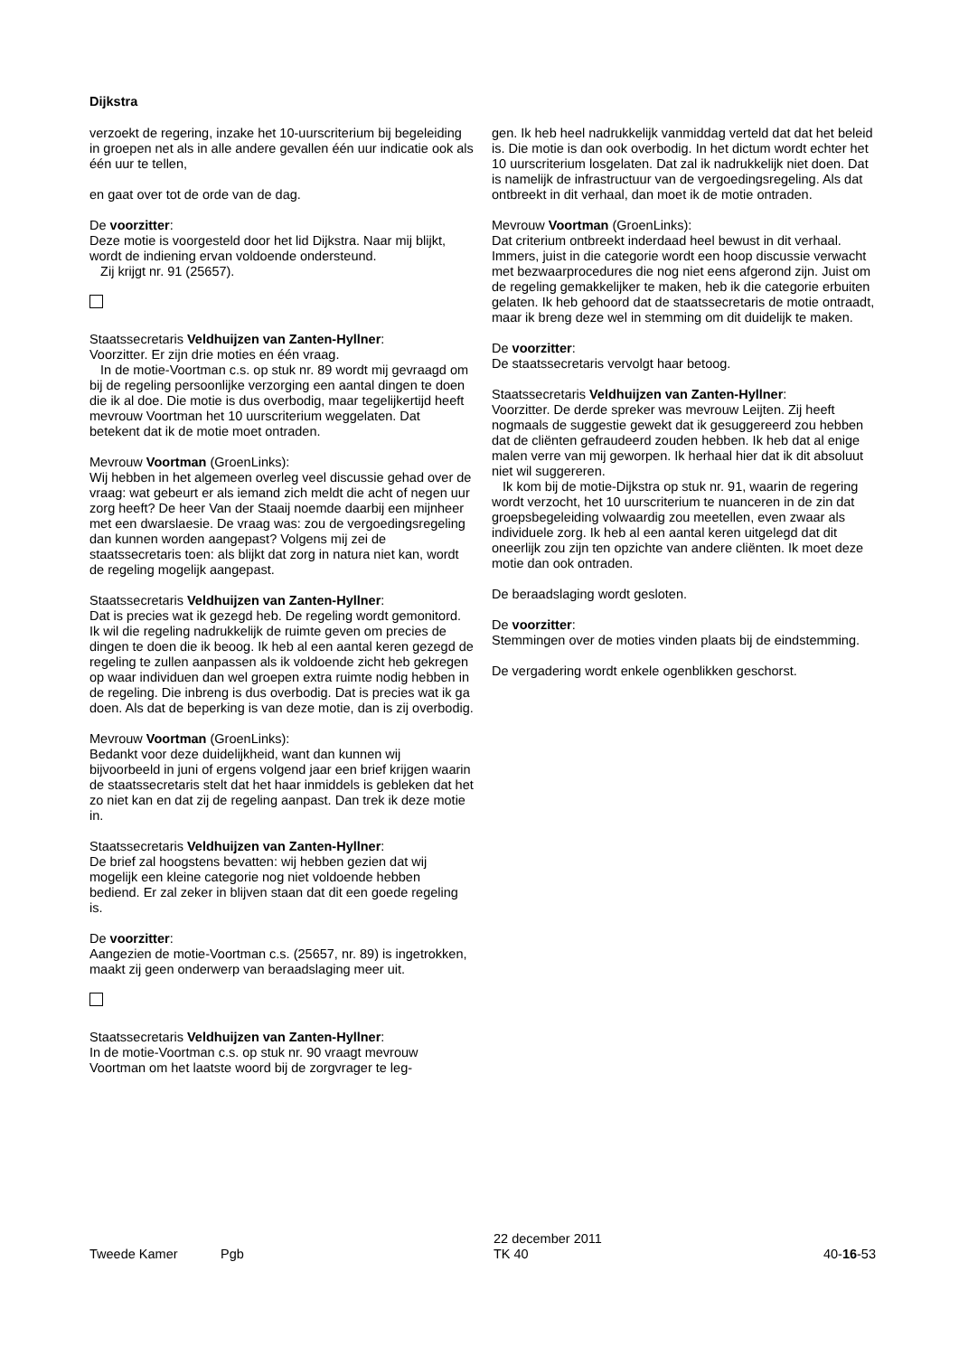Dijkstra
verzoekt de regering, inzake het 10-uurscriterium bij begeleiding in groepen net als in alle andere gevallen één uur indicatie ook als één uur te tellen,
en gaat over tot de orde van de dag.
De voorzitter:
Deze motie is voorgesteld door het lid Dijkstra. Naar mij blijkt, wordt de indiening ervan voldoende ondersteund.
Zij krijgt nr. 91 (25657).
Staatssecretaris Veldhuijzen van Zanten-Hyllner:
Voorzitter. Er zijn drie moties en één vraag.
In de motie-Voortman c.s. op stuk nr. 89 wordt mij gevraagd om bij de regeling persoonlijke verzorging een aantal dingen te doen die ik al doe. Die motie is dus overbodig, maar tegelijkertijd heeft mevrouw Voortman het 10 uurscriterium weggelaten. Dat betekent dat ik de motie moet ontraden.
Mevrouw Voortman (GroenLinks):
Wij hebben in het algemeen overleg veel discussie gehad over de vraag: wat gebeurt er als iemand zich meldt die acht of negen uur zorg heeft? De heer Van der Staaij noemde daarbij een mijnheer met een dwarslaesie. De vraag was: zou de vergoedingsregeling dan kunnen worden aangepast? Volgens mij zei de staatssecretaris toen: als blijkt dat zorg in natura niet kan, wordt de regeling mogelijk aangepast.
Staatssecretaris Veldhuijzen van Zanten-Hyllner:
Dat is precies wat ik gezegd heb. De regeling wordt gemonitord. Ik wil die regeling nadrukkelijk de ruimte geven om precies de dingen te doen die ik beoog. Ik heb al een aantal keren gezegd de regeling te zullen aanpassen als ik voldoende zicht heb gekregen op waar individuen dan wel groepen extra ruimte nodig hebben in de regeling. Die inbreng is dus overbodig. Dat is precies wat ik ga doen. Als dat de beperking is van deze motie, dan is zij overbodig.
Mevrouw Voortman (GroenLinks):
Bedankt voor deze duidelijkheid, want dan kunnen wij bijvoorbeeld in juni of ergens volgend jaar een brief krijgen waarin de staatssecretaris stelt dat het haar inmiddels is gebleken dat het zo niet kan en dat zij de regeling aanpast. Dan trek ik deze motie in.
Staatssecretaris Veldhuijzen van Zanten-Hyllner:
De brief zal hoogstens bevatten: wij hebben gezien dat wij mogelijk een kleine categorie nog niet voldoende hebben bediend. Er zal zeker in blijven staan dat dit een goede regeling is.
De voorzitter:
Aangezien de motie-Voortman c.s. (25657, nr. 89) is ingetrokken, maakt zij geen onderwerp van beraadslaging meer uit.
Staatssecretaris Veldhuijzen van Zanten-Hyllner:
In de motie-Voortman c.s. op stuk nr. 90 vraagt mevrouw Voortman om het laatste woord bij de zorgvrager te leg-
gen. Ik heb heel nadrukkelijk vanmiddag verteld dat dat het beleid is. Die motie is dan ook overbodig. In het dictum wordt echter het 10 uurscriterium losgelaten. Dat zal ik nadrukkelijk niet doen. Dat is namelijk de infrastructuur van de vergoedingsregeling. Als dat ontbreekt in dit verhaal, dan moet ik de motie ontraden.
Mevrouw Voortman (GroenLinks):
Dat criterium ontbreekt inderdaad heel bewust in dit verhaal. Immers, juist in die categorie wordt een hoop discussie verwacht met bezwaarprocedures die nog niet eens afgerond zijn. Juist om de regeling gemakkelijker te maken, heb ik die categorie erbuiten gelaten. Ik heb gehoord dat de staatssecretaris de motie ontraadt, maar ik breng deze wel in stemming om dit duidelijk te maken.
De voorzitter:
De staatssecretaris vervolgt haar betoog.
Staatssecretaris Veldhuijzen van Zanten-Hyllner:
Voorzitter. De derde spreker was mevrouw Leijten. Zij heeft nogmaals de suggestie gewekt dat ik gesuggereerd zou hebben dat de cliënten gefraudeerd zouden hebben. Ik heb dat al enige malen verre van mij geworpen. Ik herhaal hier dat ik dit absoluut niet wil suggereren.
Ik kom bij de motie-Dijkstra op stuk nr. 91, waarin de regering wordt verzocht, het 10 uurscriterium te nuanceren in de zin dat groepsbegeleiding volwaardig zou meetellen, even zwaar als individuele zorg. Ik heb al een aantal keren uitgelegd dat dit oneerlijk zou zijn ten opzichte van andere cliënten. Ik moet deze motie dan ook ontraden.
De beraadslaging wordt gesloten.
De voorzitter:
Stemmingen over de moties vinden plaats bij de eindstemming.
De vergadering wordt enkele ogenblikken geschorst.
Tweede Kamer Pgb
22 december 2011
TK 40
40-16-53